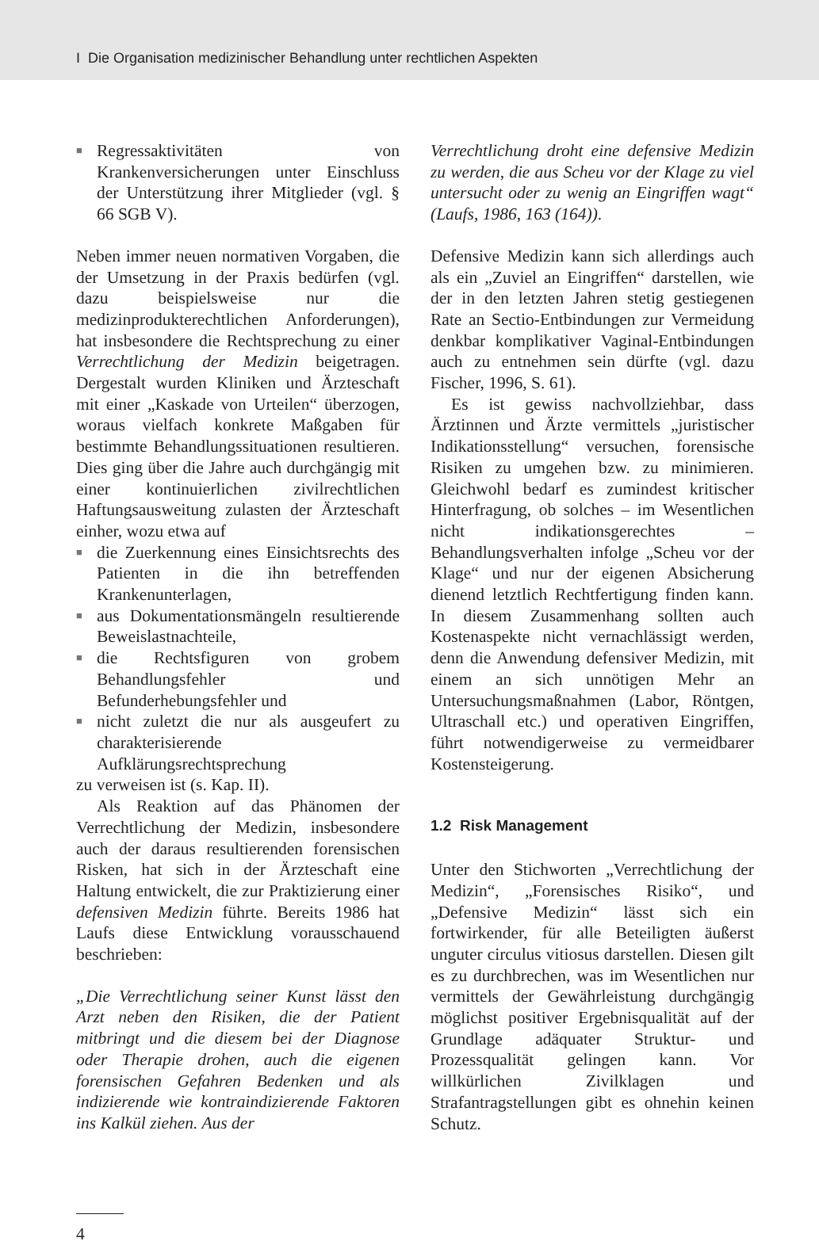I Die Organisation medizinischer Behandlung unter rechtlichen Aspekten
■ Regressaktivitäten von Krankenversicherungen unter Einschluss der Unterstützung ihrer Mitglieder (vgl. § 66 SGB V).
Neben immer neuen normativen Vorgaben, die der Umsetzung in der Praxis bedürfen (vgl. dazu beispielsweise nur die medizinprodukterechtlichen Anforderungen), hat insbesondere die Rechtsprechung zu einer Verrechtlichung der Medizin beigetragen. Dergestalt wurden Kliniken und Ärzteschaft mit einer „Kaskade von Urteilen“ überzogen, woraus vielfach konkrete Maßgaben für bestimmte Behandlungssituationen resultieren. Dies ging über die Jahre auch durchgängig mit einer kontinuierlichen zivilrechtlichen Haftungsausweitung zulasten der Ärzteschaft einher, wozu etwa auf
■ die Zuerkennung eines Einsichtsrechts des Patienten in die ihn betreffenden Krankenunterlagen,
■ aus Dokumentationsmängeln resultierende Beweislastnachteile,
■ die Rechtsfiguren von grobem Behandlungsfehler und Befunderhebungsfehler und
■ nicht zuletzt die nur als ausgeufert zu charakterisierende Aufklärungsrechtsprechung
zu verweisen ist (s. Kap. II).
Als Reaktion auf das Phänomen der Verrechtlichung der Medizin, insbesondere auch der daraus resultierenden forensischen Risken, hat sich in der Ärzteschaft eine Haltung entwickelt, die zur Praktizierung einer defensiven Medizin führte. Bereits 1986 hat Laufs diese Entwicklung vorausschauend beschrieben:
„Die Verrechtlichung seiner Kunst lässt den Arzt neben den Risiken, die der Patient mitbringt und die diesem bei der Diagnose oder Therapie drohen, auch die eigenen forensischen Gefahren Bedenken und als indizierende wie kontraindizierende Faktoren ins Kalkül ziehen. Aus der
Verrechtlichung droht eine defensive Medizin zu werden, die aus Scheu vor der Klage zu viel untersucht oder zu wenig an Eingriffen wagt“ (Laufs, 1986, 163 (164)).
Defensive Medizin kann sich allerdings auch als ein „Zuviel an Eingriffen“ darstellen, wie der in den letzten Jahren stetig gestiegenen Rate an Sectio-Entbindungen zur Vermeidung denkbar komplikativer Vaginal-Entbindungen auch zu entnehmen sein dürfte (vgl. dazu Fischer, 1996, S. 61).
Es ist gewiss nachvollziehbar, dass Ärztinnen und Ärzte vermittels „juristischer Indikationsstellung“ versuchen, forensische Risiken zu umgehen bzw. zu minimieren. Gleichwohl bedarf es zumindest kritischer Hinterfragung, ob solches – im Wesentlichen nicht indikationsgerechtes – Behandlungsverhalten infolge „Scheu vor der Klage“ und nur der eigenen Absicherung dienend letztlich Rechtfertigung finden kann. In diesem Zusammenhang sollten auch Kostenaspekte nicht vernachlässigt werden, denn die Anwendung defensiver Medizin, mit einem an sich unnötigen Mehr an Untersuchungsmaßnahmen (Labor, Röntgen, Ultraschall etc.) und operativen Eingriffen, führt notwendigerweise zu vermeidbarer Kostensteigerung.
1.2 Risk Management
Unter den Stichworten „Verrechtlichung der Medizin“, „Forensisches Risiko“, und „Defensive Medizin“ lässt sich ein fortwirkender, für alle Beteiligten äußerst unguter circulus vitiosus darstellen. Diesen gilt es zu durchbrechen, was im Wesentlichen nur vermittels der Gewährleistung durchgängig möglichst positiver Ergebnisqualität auf der Grundlage adäquater Struktur- und Prozessqualität gelingen kann. Vor willkürlichen Zivilklagen und Strafantragstellungen gibt es ohnehin keinen Schutz.
4